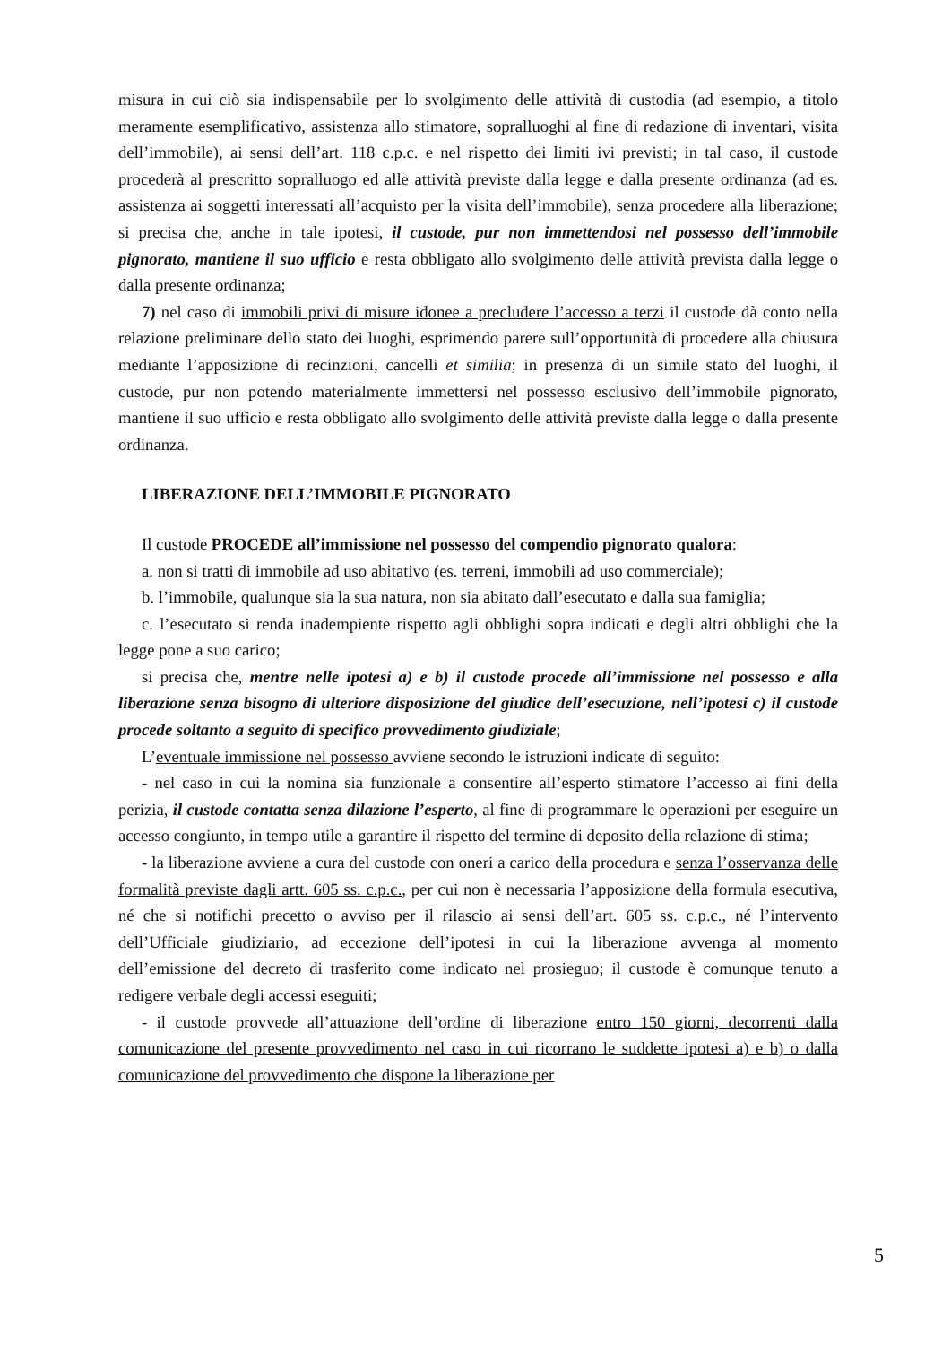misura in cui ciò sia indispensabile per lo svolgimento delle attività di custodia (ad esempio, a titolo meramente esemplificativo, assistenza allo stimatore, sopralluoghi al fine di redazione di inventari, visita dell’immobile), ai sensi dell’art. 118 c.p.c. e nel rispetto dei limiti ivi previsti; in tal caso, il custode procederà al prescritto sopralluogo ed alle attività previste dalla legge e dalla presente ordinanza (ad es. assistenza ai soggetti interessati all’acquisto per la visita dell’immobile), senza procedere alla liberazione; si precisa che, anche in tale ipotesi, il custode, pur non immettendosi nel possesso dell’immobile pignorato, mantiene il suo ufficio e resta obbligato allo svolgimento delle attività prevista dalla legge o dalla presente ordinanza;
7) nel caso di immobili privi di misure idonee a precludere l’accesso a terzi il custode dà conto nella relazione preliminare dello stato dei luoghi, esprimendo parere sull’opportunità di procedere alla chiusura mediante l’apposizione di recinzioni, cancelli et similia; in presenza di un simile stato del luoghi, il custode, pur non potendo materialmente immettersi nel possesso esclusivo dell’immobile pignorato, mantiene il suo ufficio e resta obbligato allo svolgimento delle attività previste dalla legge o dalla presente ordinanza.
LIBERAZIONE DELL’IMMOBILE PIGNORATO
Il custode PROCEDE all’immissione nel possesso del compendio pignorato qualora:
a. non si tratti di immobile ad uso abitativo (es. terreni, immobili ad uso commerciale);
b. l’immobile, qualunque sia la sua natura, non sia abitato dall’esecutato e dalla sua famiglia;
c. l’esecutato si renda inadempiente rispetto agli obblighi sopra indicati e degli altri obblighi che la legge pone a suo carico;
si precisa che, mentre nelle ipotesi a) e b) il custode procede all’immissione nel possesso e alla liberazione senza bisogno di ulteriore disposizione del giudice dell’esecuzione, nell’ipotesi c) il custode procede soltanto a seguito di specifico provvedimento giudiziale;
L’eventuale immissione nel possesso avviene secondo le istruzioni indicate di seguito:
- nel caso in cui la nomina sia funzionale a consentire all’esperto stimatore l’accesso ai fini della perizia, il custode contatta senza dilazione l’esperto, al fine di programmare le operazioni per eseguire un accesso congiunto, in tempo utile a garantire il rispetto del termine di deposito della relazione di stima;
- la liberazione avviene a cura del custode con oneri a carico della procedura e senza l’osservanza delle formalità previste dagli artt. 605 ss. c.p.c., per cui non è necessaria l’apposizione della formula esecutiva, né che si notifichi precetto o avviso per il rilascio ai sensi dell’art. 605 ss. c.p.c., né l’intervento dell’Ufficiale giudiziario, ad eccezione dell’ipotesi in cui la liberazione avvenga al momento dell’emissione del decreto di trasferito come indicato nel prosieguo; il custode è comunque tenuto a redigere verbale degli accessi eseguiti;
- il custode provvede all’attuazione dell’ordine di liberazione entro 150 giorni, decorrenti dalla comunicazione del presente provvedimento nel caso in cui ricorrano le suddette ipotesi a) e b) o dalla comunicazione del provvedimento che dispone la liberazione per
5